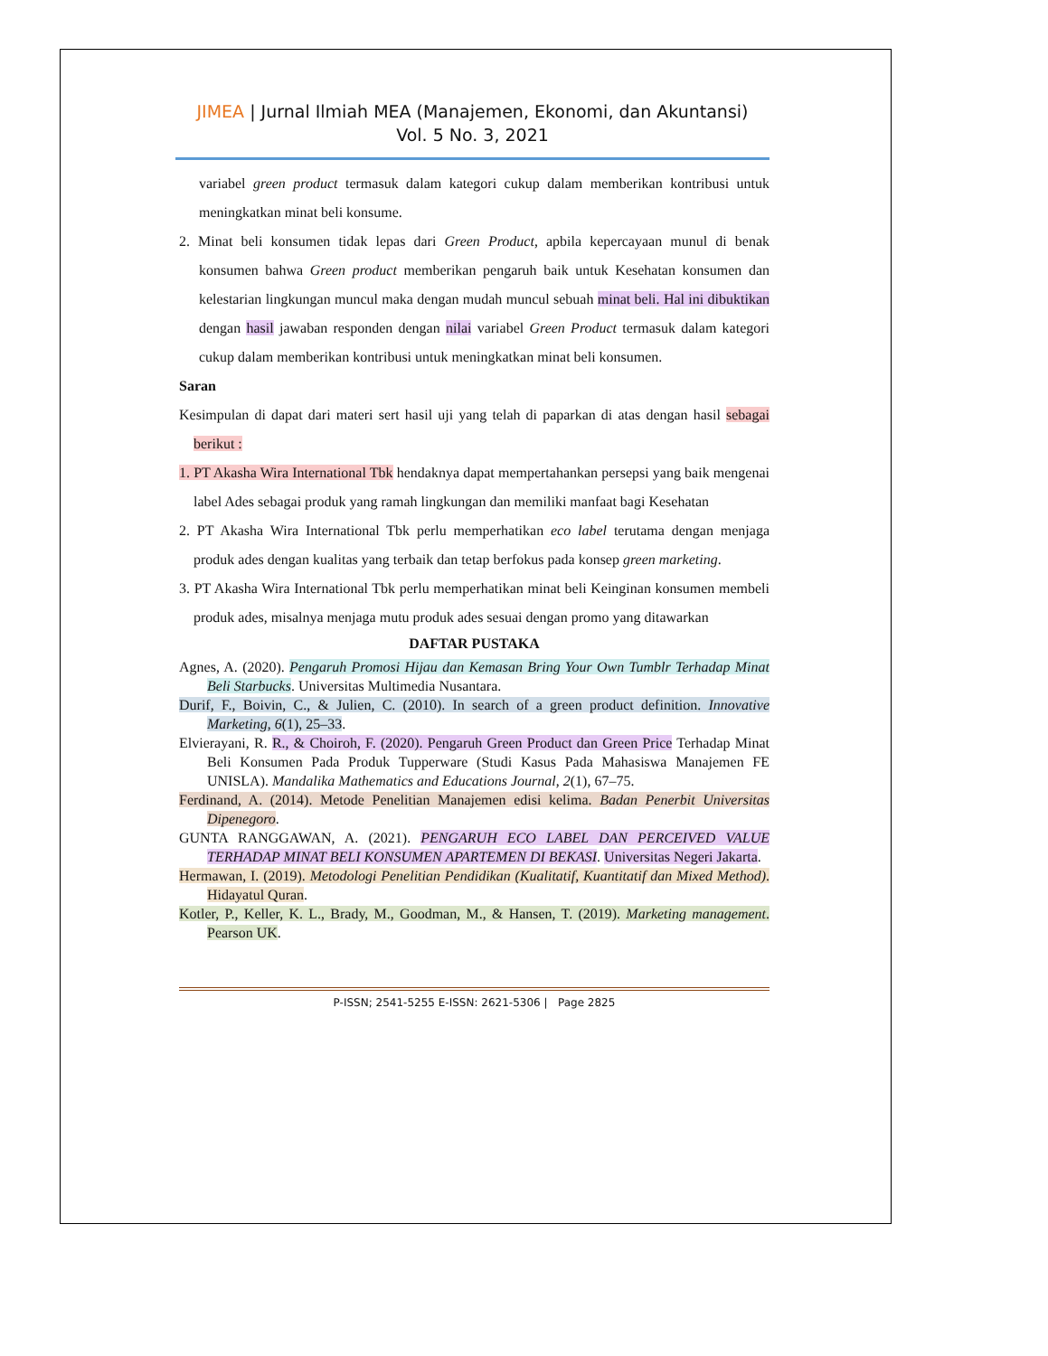JIMEA | Jurnal Ilmiah MEA (Manajemen, Ekonomi, dan Akuntansi)
Vol. 5 No. 3, 2021
variabel green product termasuk dalam kategori cukup dalam memberikan kontribusi untuk meningkatkan minat beli konsume.
2. Minat beli konsumen tidak lepas dari Green Product, apbila kepercayaan munul di benak konsumen bahwa Green product memberikan pengaruh baik untuk Kesehatan konsumen dan kelestarian lingkungan muncul maka dengan mudah muncul sebuah minat beli. Hal ini dibuktikan dengan hasil jawaban responden dengan nilai variabel Green Product termasuk dalam kategori cukup dalam memberikan kontribusi untuk meningkatkan minat beli konsumen.
Saran
Kesimpulan di dapat dari materi sert hasil uji yang telah di paparkan di atas dengan hasil sebagai berikut :
1. PT Akasha Wira International Tbk hendaknya dapat mempertahankan persepsi yang baik mengenai label Ades sebagai produk yang ramah lingkungan dan memiliki manfaat bagi Kesehatan
2. PT Akasha Wira International Tbk perlu memperhatikan eco label terutama dengan menjaga produk ades dengan kualitas yang terbaik dan tetap berfokus pada konsep green marketing.
3. PT Akasha Wira International Tbk perlu memperhatikan minat beli Keinginan konsumen membeli produk ades, misalnya menjaga mutu produk ades sesuai dengan promo yang ditawarkan
DAFTAR PUSTAKA
Agnes, A. (2020). Pengaruh Promosi Hijau dan Kemasan Bring Your Own Tumblr Terhadap Minat Beli Starbucks. Universitas Multimedia Nusantara.
Durif, F., Boivin, C., & Julien, C. (2010). In search of a green product definition. Innovative Marketing, 6(1), 25–33.
Elvierayani, R. R., & Choiroh, F. (2020). Pengaruh Green Product dan Green Price Terhadap Minat Beli Konsumen Pada Produk Tupperware (Studi Kasus Pada Mahasiswa Manajemen FE UNISLA). Mandalika Mathematics and Educations Journal, 2(1), 67–75.
Ferdinand, A. (2014). Metode Penelitian Manajemen edisi kelima. Badan Penerbit Universitas Dipenegoro.
GUNTA RANGGAWAN, A. (2021). PENGARUH ECO LABEL DAN PERCEIVED VALUE TERHADAP MINAT BELI KONSUMEN APARTEMEN DI BEKASI. Universitas Negeri Jakarta.
Hermawan, I. (2019). Metodologi Penelitian Pendidikan (Kualitatif, Kuantitatif dan Mixed Method). Hidayatul Quran.
Kotler, P., Keller, K. L., Brady, M., Goodman, M., & Hansen, T. (2019). Marketing management. Pearson UK.
P-ISSN; 2541-5255 E-ISSN: 2621-5306 | Page 2825